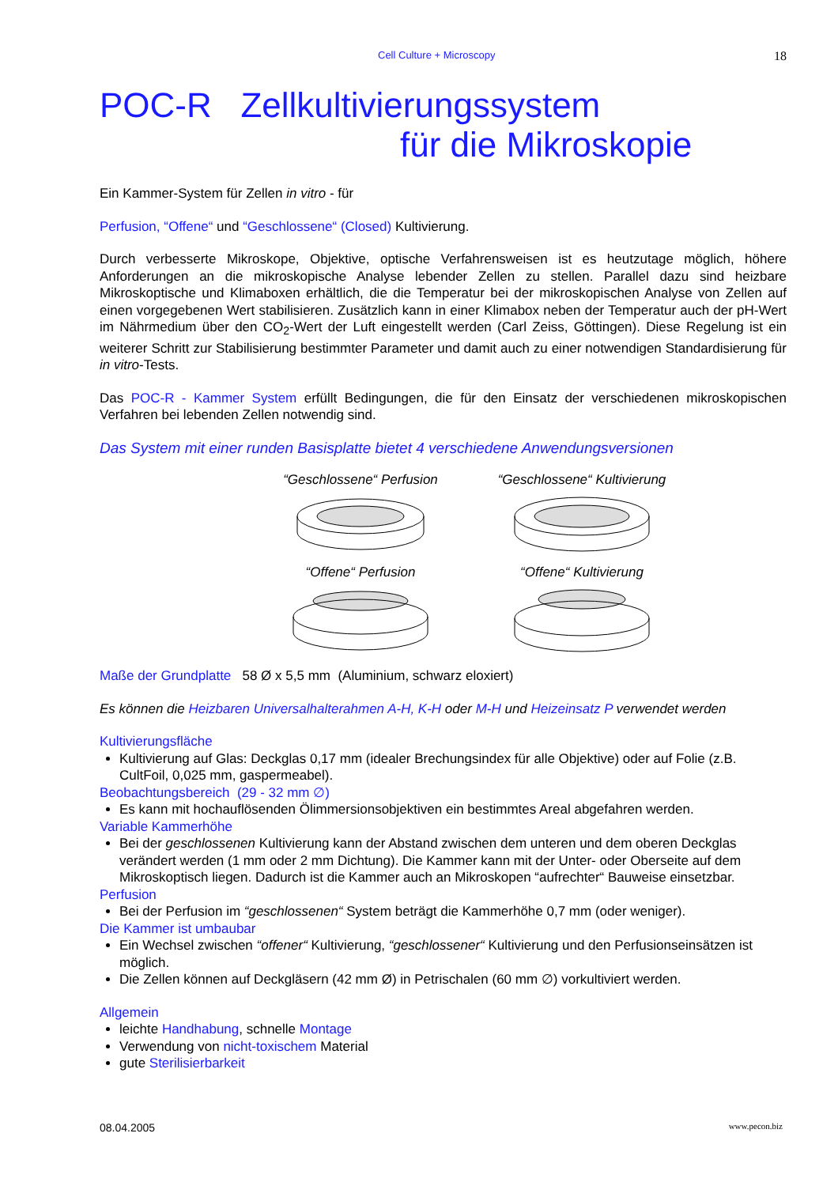Cell Culture + Microscopy 18
POC-R Zellkultivierungssystem
für die Mikroskopie
Ein Kammer-System für Zellen in vitro - für
Perfusion, “Offene“ und “Geschlossene“ (Closed) Kultivierung.
Durch verbesserte Mikroskope, Objektive, optische Verfahrensweisen ist es heutzutage möglich, höhere Anforderungen an die mikroskopische Analyse lebender Zellen zu stellen. Parallel dazu sind heizbare Mikroskoptische und Klimaboxen erhältlich, die die Temperatur bei der mikroskopischen Analyse von Zellen auf einen vorgegebenen Wert stabilisieren. Zusätzlich kann in einer Klimabox neben der Temperatur auch der pH-Wert im Nährmedium über den CO<sub>2</sub>-Wert der Luft eingestellt werden (Carl Zeiss, Göttingen). Diese Regelung ist ein weiterer Schritt zur Stabilisierung bestimmter Parameter und damit auch zu einer notwendigen Standardisierung für in vitro-Tests.
Das POC-R - Kammer System erfüllt Bedingungen, die für den Einsatz der verschiedenen mikroskopischen Verfahren bei lebenden Zellen notwendig sind.
Das System mit einer runden Basisplatte bietet 4 verschiedene Anwendungsversionen
“Geschlossene“ Perfusion
“Geschlossene“ Kultivierung
“Offene“ Perfusion
“Offene“ Kultivierung
Maße der Grundplatte 58 Ø x 5,5 mm (Aluminium, schwarz eloxiert)
Es können die Heizbaren Universalhalterahmen A-H, K-H oder M-H und Heizeinsatz P verwendet werden
Kultivierungsfläche
Kultivierung auf Glas: Deckglas 0,17 mm (idealer Brechungsindex für alle Objektive) oder auf Folie (z.B. CultFoil, 0,025 mm, gaspermeabel).
Beobachtungsbereich (29 - 32 mm ∅)
Es kann mit hochauflösenden Ölimmersionsobjektiven ein bestimmtes Areal abgefahren werden.
Variable Kammerhöhe
Bei der geschlossenen Kultivierung kann der Abstand zwischen dem unteren und dem oberen Deckglas verändert werden (1 mm oder 2 mm Dichtung). Die Kammer kann mit der Unter- oder Oberseite auf dem Mikroskoptisch liegen. Dadurch ist die Kammer auch an Mikroskopen “aufrechter“ Bauweise einsetzbar.
Perfusion
Bei der Perfusion im “geschlossenen“ System beträgt die Kammerhöhe 0,7 mm (oder weniger).
Die Kammer ist umbaubar
Ein Wechsel zwischen “offener“ Kultivierung, “geschlossener“ Kultivierung und den Perfusionseinsätzen ist möglich.
Die Zellen können auf Deckgläsern (42 mm Ø) in Petrischalen (60 mm ∅) vorkultiviert werden.
Allgemein
leichte Handhabung, schnelle Montage
Verwendung von nicht-toxischem Material
gute Sterilisierbarkeit
08.04.2005 www.pecon.biz